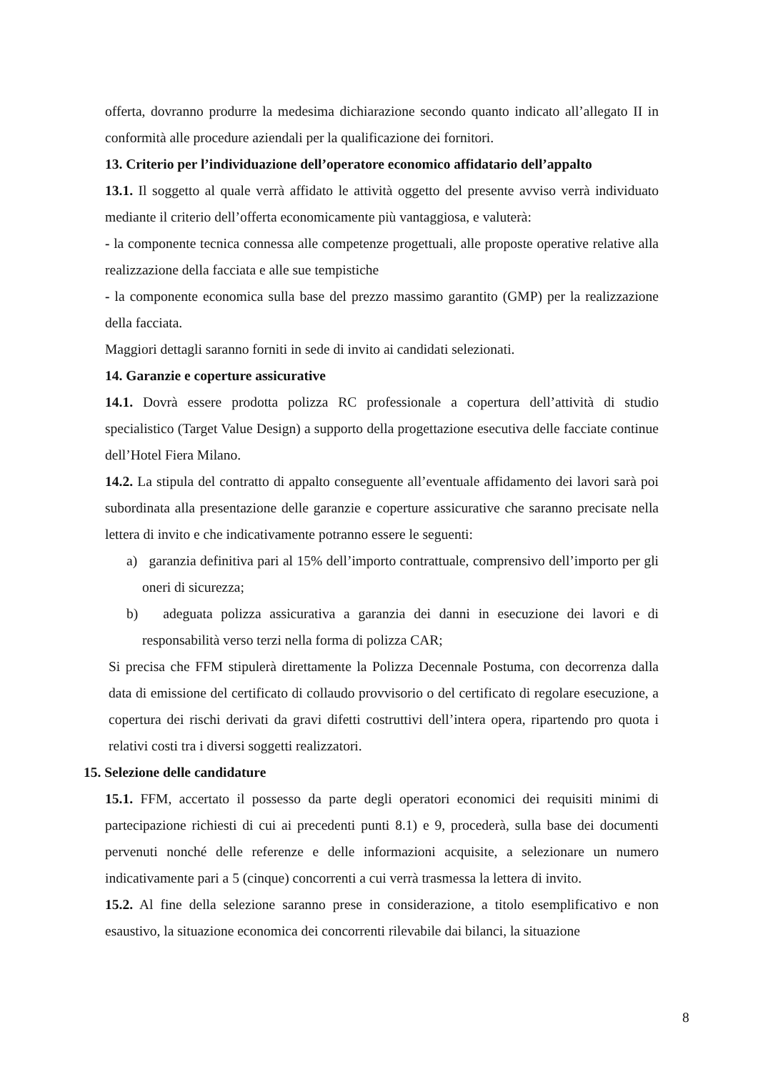offerta, dovranno produrre la medesima dichiarazione secondo quanto indicato all’allegato II in conformità alle procedure aziendali per la qualificazione dei fornitori.
13. Criterio per l’individuazione dell’operatore economico affidatario dell’appalto
13.1. Il soggetto al quale verrà affidato le attività oggetto del presente avviso verrà individuato mediante il criterio dell’offerta economicamente più vantaggiosa, e valuterà:
- la componente tecnica connessa alle competenze progettuali, alle proposte operative relative alla realizzazione della facciata e alle sue tempistiche
- la componente economica sulla base del prezzo massimo garantito (GMP) per la realizzazione della facciata.
Maggiori dettagli saranno forniti in sede di invito ai candidati selezionati.
14. Garanzie e coperture assicurative
14.1. Dovrà essere prodotta polizza RC professionale a copertura dell’attività di studio specialistico (Target Value Design) a supporto della progettazione esecutiva delle facciate continue dell’Hotel Fiera Milano.
14.2. La stipula del contratto di appalto conseguente all’eventuale affidamento dei lavori sarà poi subordinata alla presentazione delle garanzie e coperture assicurative che saranno precisate nella lettera di invito e che indicativamente potranno essere le seguenti:
a) garanzia definitiva pari al 15% dell’importo contrattuale, comprensivo dell’importo per gli oneri di sicurezza;
b) adeguata polizza assicurativa a garanzia dei danni in esecuzione dei lavori e di responsabilità verso terzi nella forma di polizza CAR;
Si precisa che FFM stipulerà direttamente la Polizza Decennale Postuma, con decorrenza dalla data di emissione del certificato di collaudo provvisorio o del certificato di regolare esecuzione, a copertura dei rischi derivati da gravi difetti costruttivi dell’intera opera, ripartendo pro quota i relativi costi tra i diversi soggetti realizzatori.
15. Selezione delle candidature
15.1. FFM, accertato il possesso da parte degli operatori economici dei requisiti minimi di partecipazione richiesti di cui ai precedenti punti 8.1) e 9, procederà, sulla base dei documenti pervenuti nonché delle referenze e delle informazioni acquisite, a selezionare un numero indicativamente pari a 5 (cinque) concorrenti a cui verrà trasmessa la lettera di invito.
15.2. Al fine della selezione saranno prese in considerazione, a titolo esemplificativo e non esaustivo, la situazione economica dei concorrenti rilevabile dai bilanci, la situazione
8